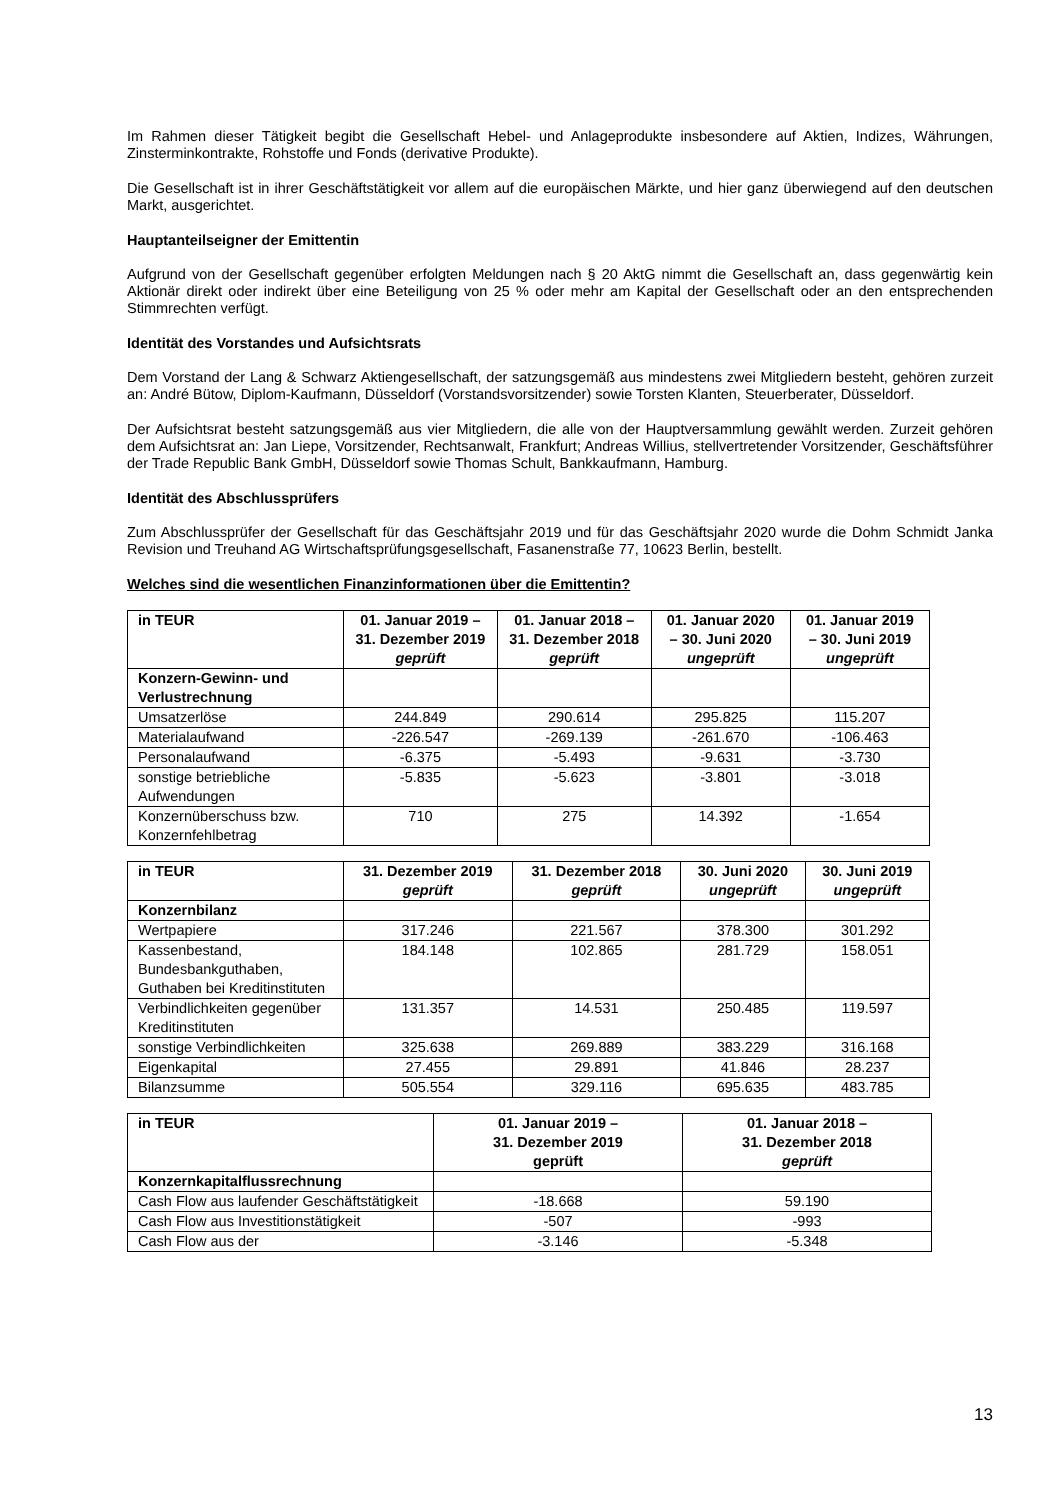Im Rahmen dieser Tätigkeit begibt die Gesellschaft Hebel- und Anlageprodukte insbesondere auf Aktien, Indizes, Währungen, Zinsterminkontrakte, Rohstoffe und Fonds (derivative Produkte).
Die Gesellschaft ist in ihrer Geschäftstätigkeit vor allem auf die europäischen Märkte, und hier ganz überwiegend auf den deutschen Markt, ausgerichtet.
Hauptanteilseigner der Emittentin
Aufgrund von der Gesellschaft gegenüber erfolgten Meldungen nach § 20 AktG nimmt die Gesellschaft an, dass gegenwärtig kein Aktionär direkt oder indirekt über eine Beteiligung von 25 % oder mehr am Kapital der Gesellschaft oder an den entsprechenden Stimmrechten verfügt.
Identität des Vorstandes und Aufsichtsrats
Dem Vorstand der Lang & Schwarz Aktiengesellschaft, der satzungsgemäß aus mindestens zwei Mitgliedern besteht, gehören zurzeit an: André Bütow, Diplom-Kaufmann, Düsseldorf (Vorstandsvorsitzender) sowie Torsten Klanten, Steuerberater, Düsseldorf.
Der Aufsichtsrat besteht satzungsgemäß aus vier Mitgliedern, die alle von der Hauptversammlung gewählt werden. Zurzeit gehören dem Aufsichtsrat an: Jan Liepe, Vorsitzender, Rechtsanwalt, Frankfurt; Andreas Willius, stellvertretender Vorsitzender, Geschäftsführer der Trade Republic Bank GmbH, Düsseldorf sowie Thomas Schult, Bankkaufmann, Hamburg.
Identität des Abschlussprüfers
Zum Abschlussprüfer der Gesellschaft für das Geschäftsjahr 2019 und für das Geschäftsjahr 2020 wurde die Dohm Schmidt Janka Revision und Treuhand AG Wirtschaftsprüfungsgesellschaft, Fasanenstraße 77, 10623 Berlin, bestellt.
Welches sind die wesentlichen Finanzinformationen über die Emittentin?
| in TEUR | 01. Januar 2019 – 31. Dezember 2019 geprüft | 01. Januar 2018 – 31. Dezember 2018 geprüft | 01. Januar 2020 – 30. Juni 2020 ungeprüft | 01. Januar 2019 – 30. Juni 2019 ungeprüft |
| --- | --- | --- | --- | --- |
| Konzern-Gewinn- und Verlustrechnung | | | | |
| Umsatzerlöse | 244.849 | 290.614 | 295.825 | 115.207 |
| Materialaufwand | -226.547 | -269.139 | -261.670 | -106.463 |
| Personalaufwand | -6.375 | -5.493 | -9.631 | -3.730 |
| sonstige betriebliche Aufwendungen | -5.835 | -5.623 | -3.801 | -3.018 |
| Konzernüberschuss bzw. Konzernfehlbetrag | 710 | 275 | 14.392 | -1.654 |
| in TEUR | 31. Dezember 2019 geprüft | 31. Dezember 2018 geprüft | 30. Juni 2020 ungeprüft | 30. Juni 2019 ungeprüft |
| --- | --- | --- | --- | --- |
| Konzernbilanz | | | | |
| Wertpapiere | 317.246 | 221.567 | 378.300 | 301.292 |
| Kassenbestand, Bundesbankguthaben, Guthaben bei Kreditinstituten | 184.148 | 102.865 | 281.729 | 158.051 |
| Verbindlichkeiten gegenüber Kreditinstituten | 131.357 | 14.531 | 250.485 | 119.597 |
| sonstige Verbindlichkeiten | 325.638 | 269.889 | 383.229 | 316.168 |
| Eigenkapital | 27.455 | 29.891 | 41.846 | 28.237 |
| Bilanzsumme | 505.554 | 329.116 | 695.635 | 483.785 |
| in TEUR | 01. Januar 2019 – 31. Dezember 2019 geprüft | 01. Januar 2018 – 31. Dezember 2018 geprüft |
| --- | --- | --- |
| Konzernkapitalflussrechnung | | |
| Cash Flow aus laufender Geschäftstätigkeit | -18.668 | 59.190 |
| Cash Flow aus Investitionstätigkeit | -507 | -993 |
| Cash Flow aus der | -3.146 | -5.348 |
13